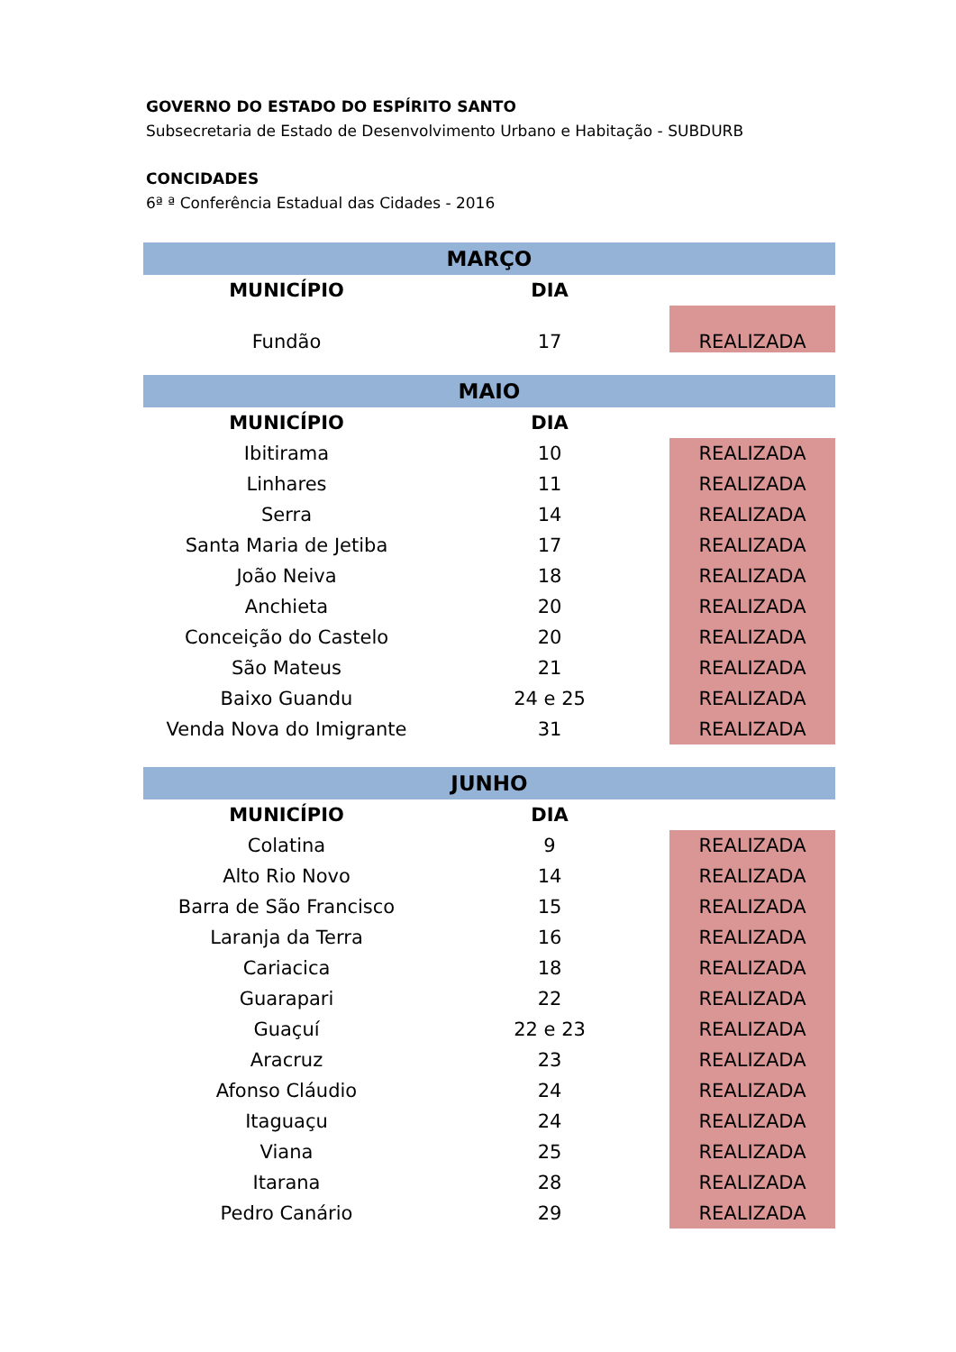GOVERNO DO ESTADO DO ESPÍRITO SANTO
Subsecretaria de Estado de Desenvolvimento Urbano e Habitação - SUBDURB
CONCIDADES
6ª ª Conferência Estadual das Cidades - 2016
| MARÇO | | |
| MUNICÍPIO | DIA | |
| Fundão | 17 | REALIZADA |
| MAIO | | |
| MUNICÍPIO | DIA | |
| Ibitirama | 10 | REALIZADA |
| Linhares | 11 | REALIZADA |
| Serra | 14 | REALIZADA |
| Santa Maria de Jetiba | 17 | REALIZADA |
| João Neiva | 18 | REALIZADA |
| Anchieta | 20 | REALIZADA |
| Conceição do Castelo | 20 | REALIZADA |
| São Mateus | 21 | REALIZADA |
| Baixo Guandu | 24 e 25 | REALIZADA |
| Venda Nova do Imigrante | 31 | REALIZADA |
| JUNHO | | |
| MUNICÍPIO | DIA | |
| Colatina | 9 | REALIZADA |
| Alto Rio Novo | 14 | REALIZADA |
| Barra de São Francisco | 15 | REALIZADA |
| Laranja da Terra | 16 | REALIZADA |
| Cariacica | 18 | REALIZADA |
| Guarapari | 22 | REALIZADA |
| Guaçuí | 22 e 23 | REALIZADA |
| Aracruz | 23 | REALIZADA |
| Afonso Cláudio | 24 | REALIZADA |
| Itaguaçu | 24 | REALIZADA |
| Viana | 25 | REALIZADA |
| Itarana | 28 | REALIZADA |
| Pedro Canário | 29 | REALIZADA |